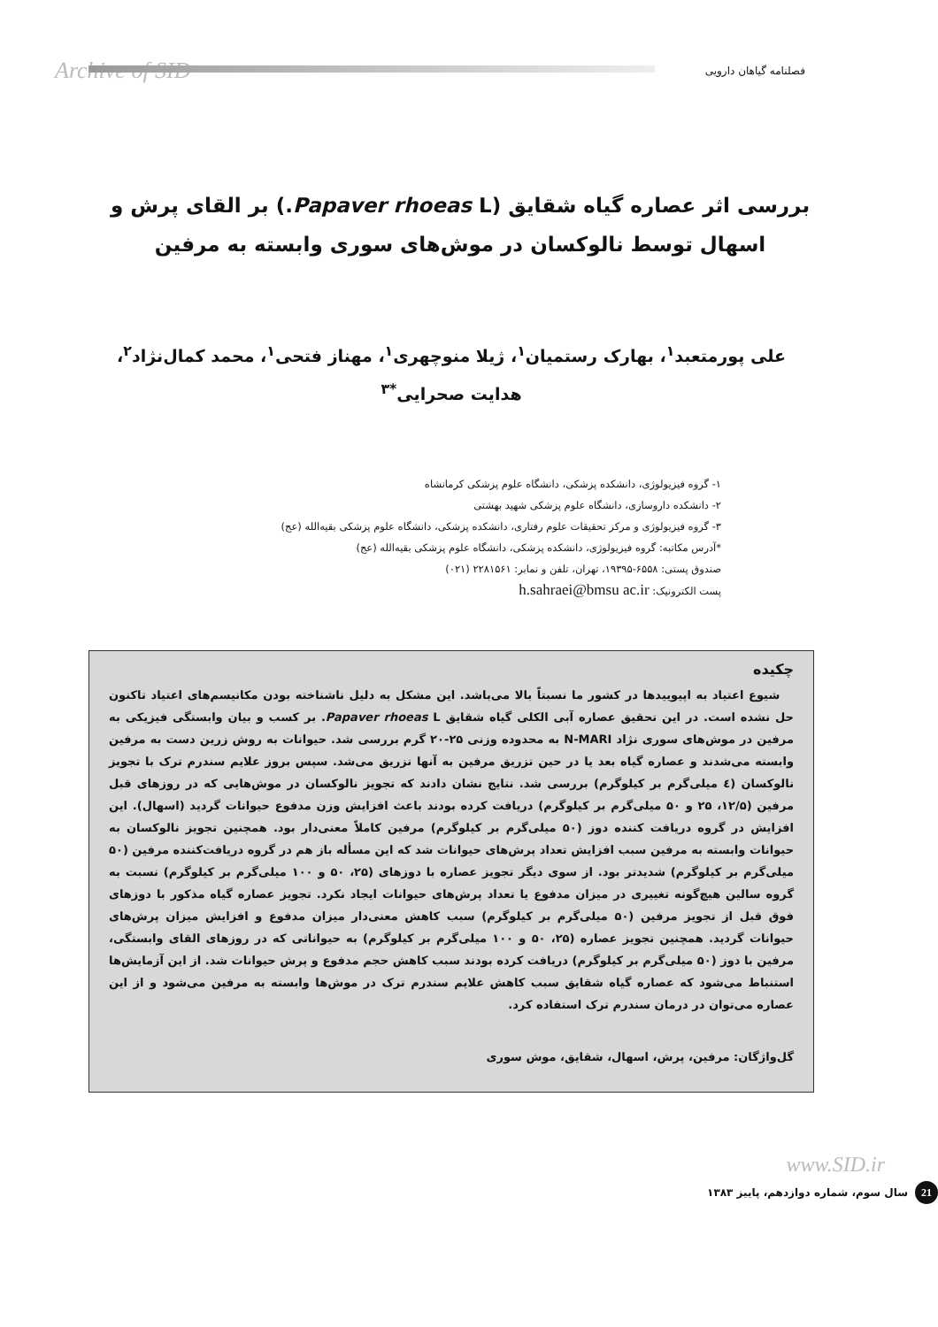Archive of SID فصلنامه گیاهان دارویی
بررسی اثر عصاره گیاه شقایق (Papaver rhoeas L.) بر القای پرش و اسهال توسط نالوکسان در موش‌های سوری وابسته به مرفین
علی پورمتعبد<sup>۱</sup>، بهارک رستمیان<sup>۱</sup>، ژیلا منوچهری<sup>۱</sup>، مهناز فتحی<sup>۱</sup>، محمد کمال‌نژاد<sup>۲</sup>، هدایت صحرایی<sup>*۳</sup>
۱- گروه فیزیولوژی، دانشکده پزشکی، دانشگاه علوم پزشکی کرمانشاه
۲- دانشکده داروسازی، دانشگاه علوم پزشکی شهید بهشتی
۳- گروه فیزیولوژی و مرکز تحقیقات علوم رفتاری، دانشکده پزشکی، دانشگاه علوم پزشکی بقیه‌الله (عج)
*آدرس مکاتبه: گروه فیزیولوژی، دانشکده پزشکی، دانشگاه علوم پزشکی بقیه‌الله (عج)
صندوق پستی: ۶۵۵۸-۱۹۳۹۵، تهران، تلفن و نمابر: ۲۲۸۱۵۶۱ (۰۲۱)
پست الکترونیک: h.sahraei@bmsu ac.ir
چکیده
شیوع اعتیاد به اپیوییدها در کشور ما نسبتاً بالا می‌باشد. این مشکل به دلیل ناشناخته بودن مکانیسم‌های اعتیاد تاکنون حل نشده است. در این تحقیق عصاره آبی الکلی گیاه شقایق Papaver rhoeas L. بر کسب و بیان وابستگی فیزیکی به مرفین در موش‌های سوری نژاد N-MARI به محدوده وزنی ۲۵-۲۰ گرم بررسی شد. حیوانات به روش زرین دست به مرفین وابسته می‌شدند و عصاره گیاه بعد یا در حین تزریق مرفین به آنها تزریق می‌شد. سپس بروز علایم سندرم ترک با تجویز نالوکسان (٤ میلی‌گرم بر کیلوگرم) بررسی شد. نتایج نشان دادند که تجویز نالوکسان در موش‌هایی که در روزهای قبل مرفین (۱۲/۵، ۲۵ و ۵۰ میلی‌گرم بر کیلوگرم) دریافت کرده بودند باعث افزایش وزن مدفوع حیوانات گردید (اسهال). این افزایش در گروه دریافت کننده دوز (۵۰ میلی‌گرم بر کیلوگرم) مرفین کاملاً معنی‌دار بود. همچنین تجویز نالوکسان به حیوانات وابسته به مرفین سبب افزایش تعداد پرش‌های حیوانات شد که این مسأله باز هم در گروه دریافت‌کننده مرفین (۵۰ میلی‌گرم بر کیلوگرم) شدیدتر بود. از سوی دیگر تجویز عصاره با دوزهای (۲۵، ۵۰ و ۱۰۰ میلی‌گرم بر کیلوگرم) نسبت به گروه سالین هیچ‌گونه تغییری در میزان مدفوع یا تعداد پرش‌های حیوانات ایجاد نکرد. تجویز عصاره گیاه مذکور با دوزهای فوق قبل از تجویز مرفین (۵۰ میلی‌گرم بر کیلوگرم) سبب کاهش معنی‌دار میزان مدفوع و افزایش میزان پرش‌های حیوانات گردید. همچنین تجویز عصاره (۲۵، ۵۰ و ۱۰۰ میلی‌گرم بر کیلوگرم) به حیواناتی که در روزهای القای وابستگی، مرفین با دوز (۵۰ میلی‌گرم بر کیلوگرم) دریافت کرده بودند سبب کاهش حجم مدفوع و پرش حیوانات شد. از این آزمایش‌ها استنباط می‌شود که عصاره گیاه شقایق سبب کاهش علایم سندرم ترک در موش‌ها وابسته به مرفین می‌شود و از این عصاره می‌توان در درمان سندرم ترک استفاده کرد.
گل‌واژگان: مرفین، پرش، اسهال، شقایق، موش سوری
21 سال سوم، شماره دوازدهم، پاییز ۱۳۸۳
www.SID.ir